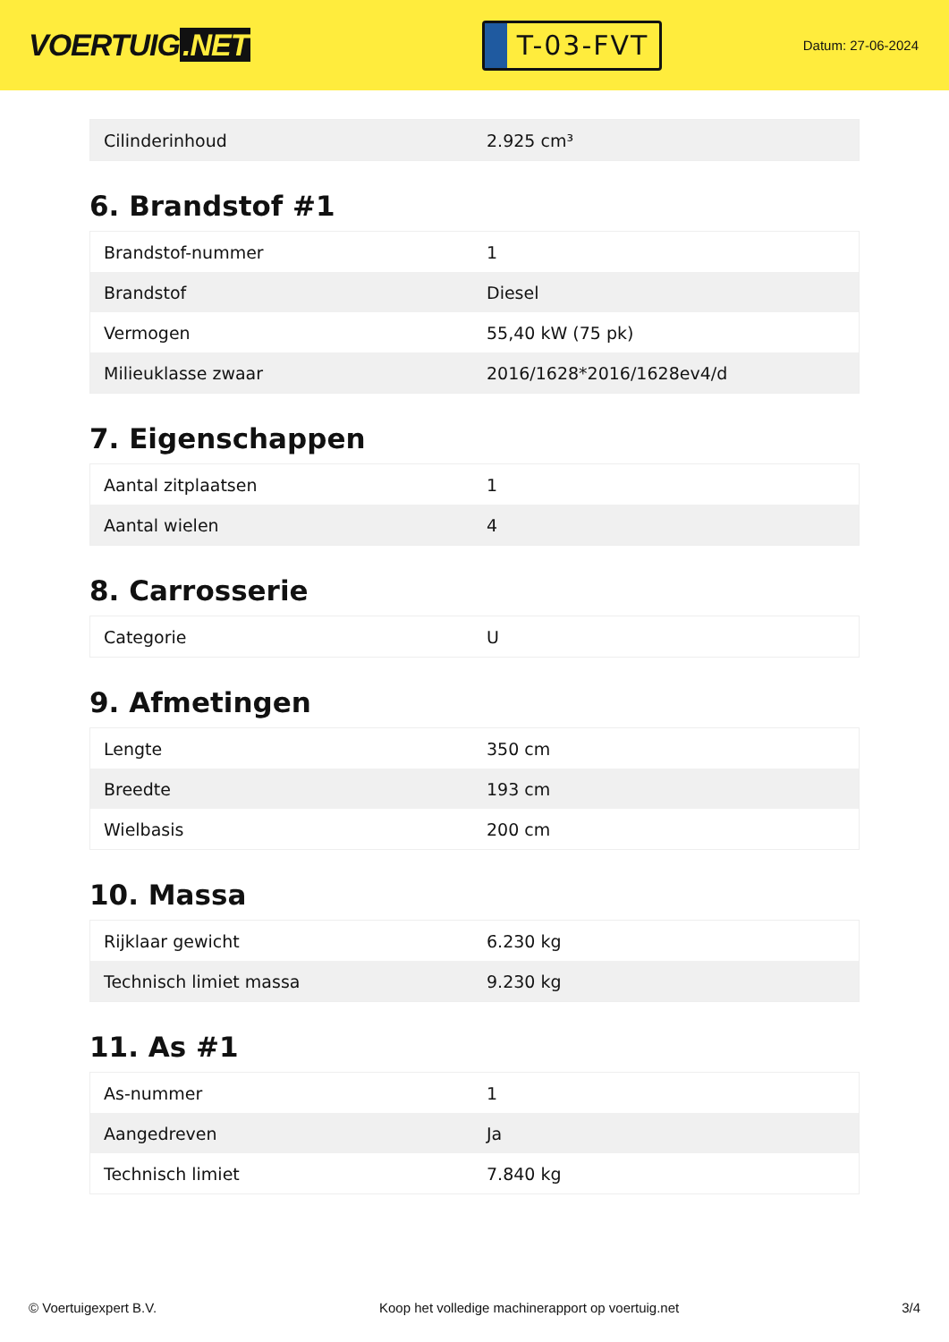VOERTUIG.NET
T-03-FVT
Datum: 27-06-2024
| Cilinderinhoud | 2.925 cm³ |
6. Brandstof #1
| Brandstof-nummer | 1 |
| Brandstof | Diesel |
| Vermogen | 55,40 kW (75 pk) |
| Milieuklasse zwaar | 2016/1628*2016/1628ev4/d |
7. Eigenschappen
| Aantal zitplaatsen | 1 |
| Aantal wielen | 4 |
8. Carrosserie
| Categorie | U |
9. Afmetingen
| Lengte | 350 cm |
| Breedte | 193 cm |
| Wielbasis | 200 cm |
10. Massa
| Rijklaar gewicht | 6.230 kg |
| Technisch limiet massa | 9.230 kg |
11. As #1
| As-nummer | 1 |
| Aangedreven | Ja |
| Technisch limiet | 7.840 kg |
© Voertuigexpert B.V. Koop het volledige machinerapport op voertuig.net 3/4